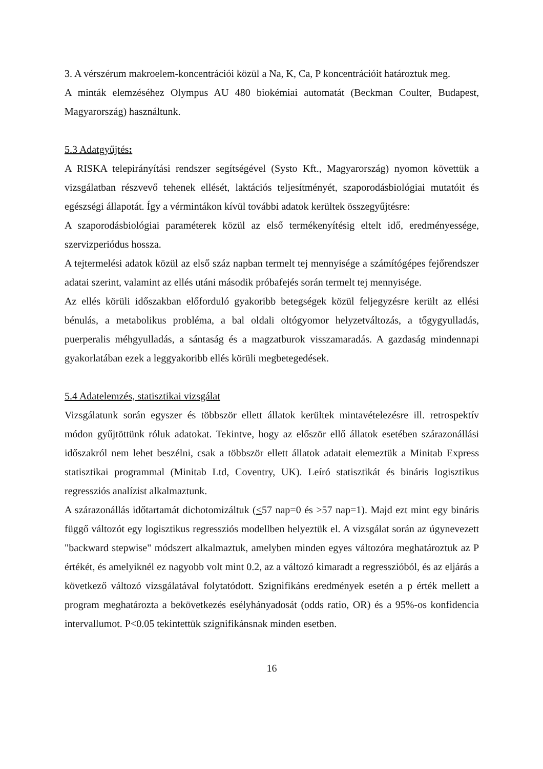3. A vérszérum makroelem-koncentrációi közül a Na, K, Ca, P koncentrációit határoztuk meg.
A minták elemzéséhez Olympus AU 480 biokémiai automatát (Beckman Coulter, Budapest, Magyarország) használtunk.
5.3 Adatgyűjtés:
A RISKA telepirányítási rendszer segítségével (Systo Kft., Magyarország) nyomon követtük a vizsgálatban részvevő tehenek ellését, laktációs teljesítményét, szaporodásbiológiai mutatóit és egészségi állapotát. Így a vérmintákon kívül további adatok kerültek összegyűjtésre:
A szaporodásbiológiai paraméterek közül az első termékenyítésig eltelt idő, eredményessége, szervizperiódus hossza.
A tejtermelési adatok közül az első száz napban termelt tej mennyisége a számítógépes fejőrendszer adatai szerint, valamint az ellés utáni második próbafejés során termelt tej mennyisége.
Az ellés körüli időszakban előforduló gyakoribb betegségek közül feljegyzésre került az ellési bénulás, a metabolikus probléma, a bal oldali oltógyomor helyzetváltozás, a tőgygyulladás, puerperalis méhgyulladás, a sántaság és a magzatburok visszamaradás. A gazdaság mindennapi gyakorlatában ezek a leggyakoribb ellés körüli megbetegedések.
5.4 Adatelemzés, statisztikai vizsgálat
Vizsgálatunk során egyszer és többször ellett állatok kerültek mintavételezésre ill. retrospektív módon gyűjtöttünk róluk adatokat. Tekintve, hogy az először ellő állatok esetében szárazonállási időszakról nem lehet beszélni, csak a többször ellett állatok adatait elemeztük a Minitab Express statisztikai programmal (Minitab Ltd, Coventry, UK). Leíró statisztikát és bináris logisztikus regressziós analízist alkalmaztunk.
A szárazonállás időtartamát dichotomizáltuk (<57 nap=0 és >57 nap=1). Majd ezt mint egy bináris függő változót egy logisztikus regressziós modellben helyeztük el. A vizsgálat során az úgynevezett "backward stepwise" módszert alkalmaztuk, amelyben minden egyes változóra meghatároztuk az P értékét, és amelyiknél ez nagyobb volt mint 0.2, az a változó kimaradt a regresszióból, és az eljárás a következő változó vizsgálatával folytatódott. Szignifikáns eredmények esetén a p érték mellett a program meghatározta a bekövetkezés esélyhányadosát (odds ratio, OR) és a 95%-os konfidencia intervallumot. P<0.05 tekintettük szignifikánsnak minden esetben.
16